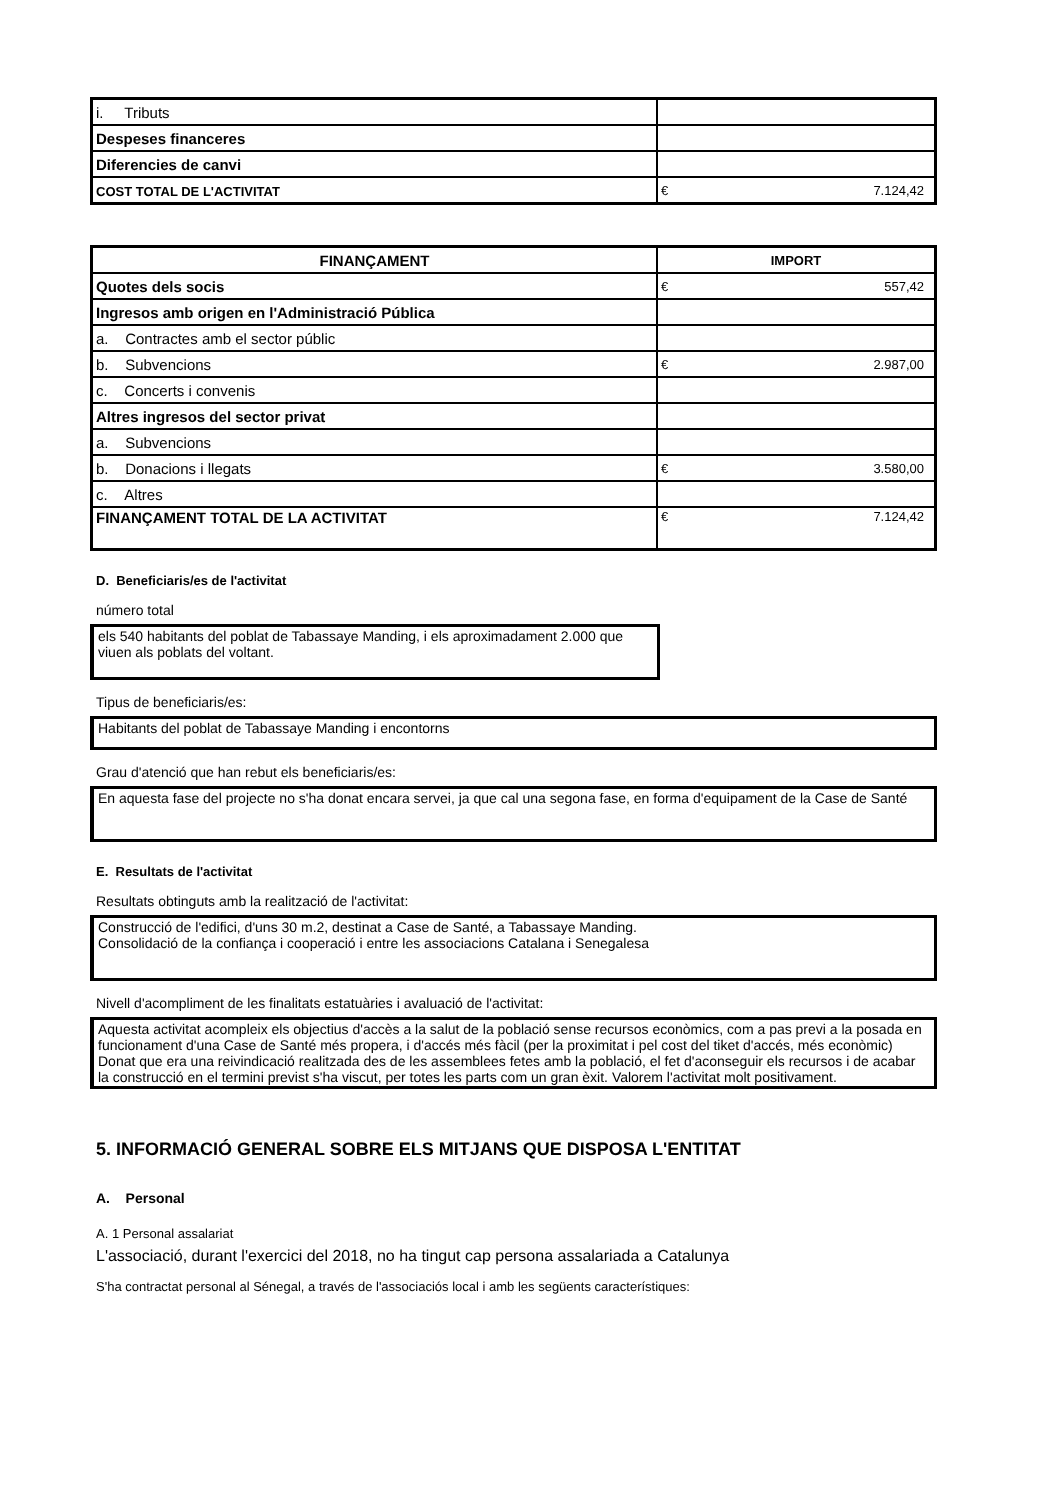| i. Tributs | |
| Despeses financeres | |
| Diferencies de canvi | |
| COST TOTAL DE L'ACTIVITAT | € 7.124,42 |
| FINANÇAMENT | IMPORT |
| --- | --- |
| Quotes dels socis | € 557,42 |
| Ingresos amb origen en l'Administració Pública | |
| a. Contractes amb el sector públic | |
| b. Subvencions | € 2.987,00 |
| c. Concerts i convenis | |
| Altres ingresos del sector privat | |
| a. Subvencions | |
| b. Donacions i llegats | € 3.580,00 |
| c. Altres | |
| FINANÇAMENT TOTAL DE LA ACTIVITAT | € 7.124,42 |
D. Beneficiaris/es de l'activitat
número total
els 540 habitants del poblat de Tabassaye Manding, i els aproximadament 2.000 que viuen als poblats del voltant.
Tipus de beneficiaris/es:
Habitants del poblat de Tabassaye Manding i encontorns
Grau d'atenció que han rebut els beneficiaris/es:
En aquesta fase del projecte no s'ha donat encara servei, ja que cal una segona fase, en forma d'equipament de la Case de Santé
E. Resultats de l'activitat
Resultats obtinguts amb la realització de l'activitat:
Construcció de l'edifici, d'uns 30 m.2, destinat a Case de Santé, a Tabassaye Manding.
Consolidació de la confiança i cooperació i entre les associacions Catalana i Senegalesa
Nivell d'acompliment de les finalitats estatuàries i avaluació de l'activitat:
Aquesta activitat acompleix els objectius d'accès a la salut de la població sense recursos econòmics, com a pas previ a la posada en funcionament d'una Case de Santé més propera, i d'accés més fàcil (per la proximitat i pel cost del tiket d'accés, més econòmic) Donat que era una reivindicació realitzada des de les assemblees fetes amb la població, el fet d'aconseguir els recursos i de acabar la construcció en el termini previst s'ha viscut, per totes les parts com un gran èxit. Valorem l'activitat molt positivament.
5. INFORMACIÓ GENERAL SOBRE ELS MITJANS QUE DISPOSA L'ENTITAT
A. Personal
A. 1 Personal assalariat
L'associació, durant l'exercici del 2018, no ha tingut cap persona assalariada a Catalunya
S'ha contractat personal al Sénegal, a través de l'associaciós local i amb les següents característiques: